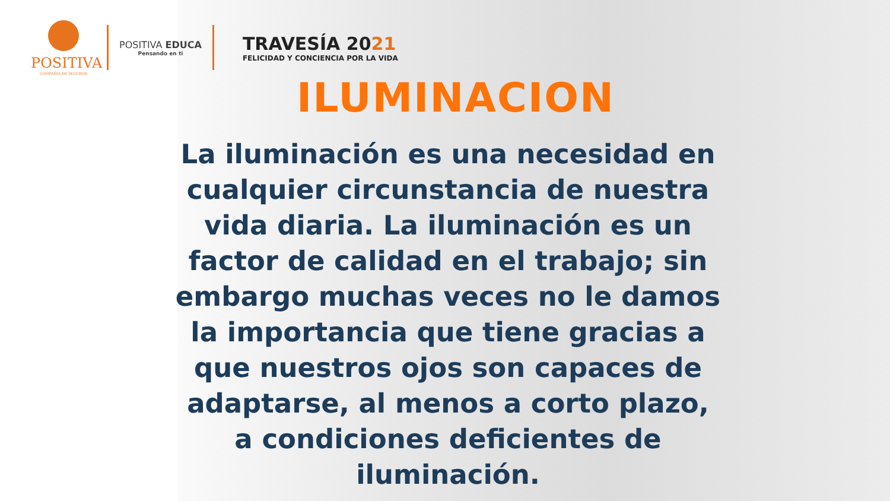POSITIVA
COMPAÑIA DE SEGUROS
POSITIVA EDUCA
Pensando en ti
TRAVESÍA 2021
FELICIDAD Y CONCIENCIA POR LA VIDA
ILUMINACION
La iluminación es una necesidad en cualquier circunstancia de nuestra vida diaria. La iluminación es un factor de calidad en el trabajo; sin embargo muchas veces no le damos la importancia que tiene gracias a que nuestros ojos son capaces de adaptarse, al menos a corto plazo, a condiciones deficientes de iluminación.